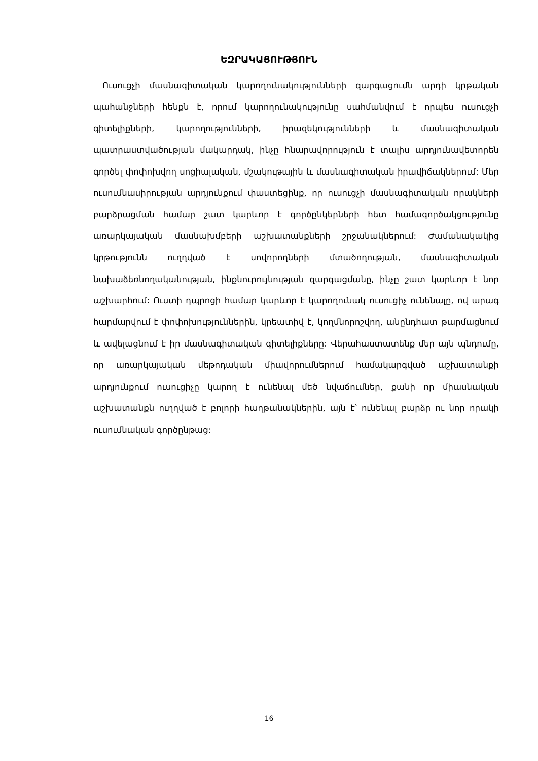ԵԶՐԱԿԱՑՈՒԹՅՈՒՆ
Ուսուցչի մասնագիտական կարողունակությունների զարգացումն արդի կրթական պահանջների հենքն է, որում կարողունակությունը սահմանվում է որպես ուսուցչի գիտելիքների, կարողությունների, իրազեկությունների և մասնագիտական պատրաստվածության մակարդակ, ինչը հնարավորություն է տալիս արդյունավետորեն գործել փոփոխվող սոցիալական, մշակութային և մասնագիտական իրավիճակներում: Մեր ուսումնասիրության արդյունքում փաստեցինք, որ ուսուցչի մասնագիտական որակների բարձրացման համար շատ կարևոր է գործընկերների հետ համագործակցությունը առարկայական մասնախմբերի աշխատանքների շրջանակներում: Ժամանակակից կրթությունն ուղղված է սովորողների մտածողության, մասնագիտական նախաձեռնողականության, ինքնուրույնության զարգացմանը, ինչը շատ կարևոր է նոր աշխարհում: Ուստի դպրոցի համար կարևոր է կարողունակ ուսուցիչ ունենալը, ով արագ հարմարվում է փոփոխություններին, կրեատիվ է, կողմնորոշվող, անընդհատ թարմացնում և ավելացնում է իր մասնագիտական գիտելիքները: Վերահաստատենք մեր այն պնդումը, որ առարկայական մեթոդական միավորումներում համակարգված աշխատանքի արդյունքում ուսուցիչը կարող է ունենալ մեծ նվաճումներ, քանի որ միասնական աշխատանքն ուղղված է բոլորի հաղթանակներին, այն է՝ ունենալ բարձր ու նոր որակի ուսումնական գործընթաց:
16